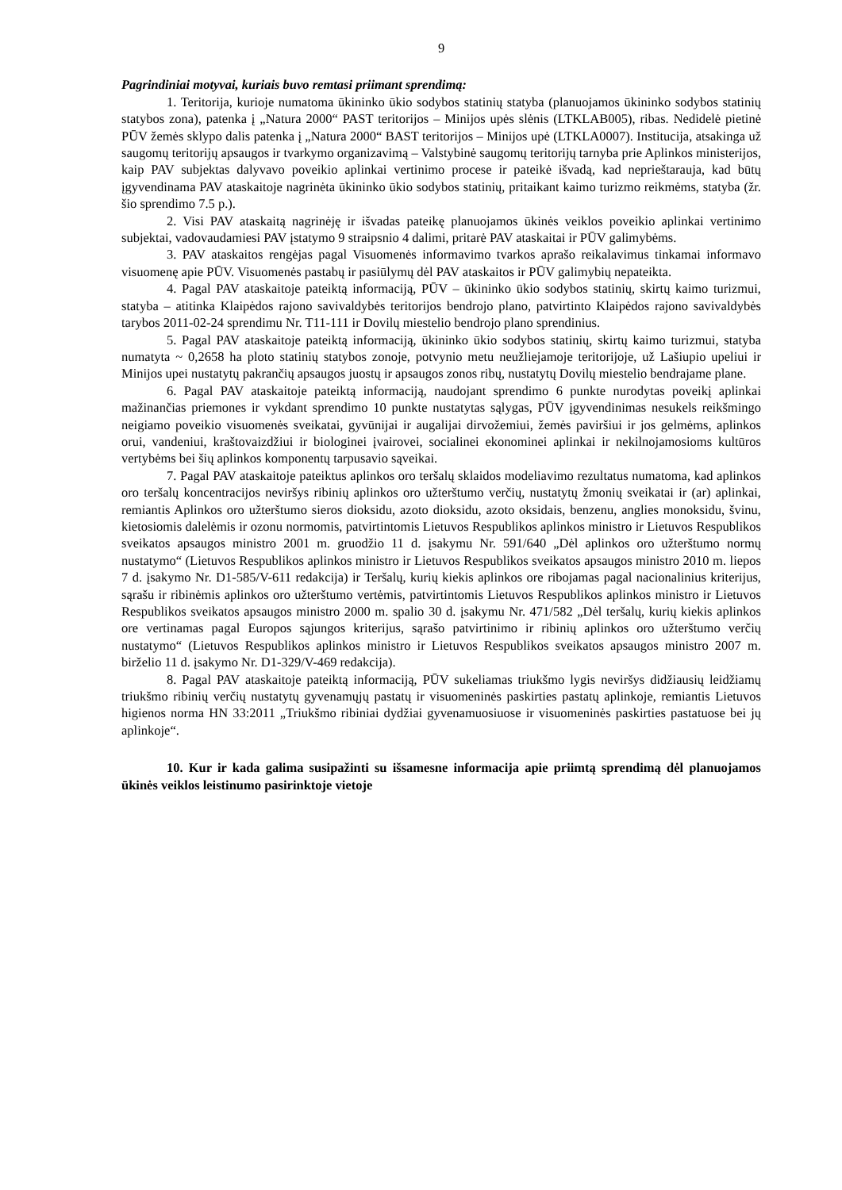9
Pagrindiniai motyvai, kuriais buvo remtasi priimant sprendimą:
1. Teritorija, kurioje numatoma ūkininko ūkio sodybos statinių statyba (planuojamos ūkininko sodybos statinių statybos zona), patenka į „Natura 2000“ PAST teritorijos – Minijos upės slėnis (LTKLAB005), ribas. Nedidelė pietinė PŪV žemės sklypo dalis patenka į „Natura 2000“ BAST teritorijos – Minijos upė (LTKLA0007). Institucija, atsakinga už saugomų teritorijų apsaugos ir tvarkymo organizavimą – Valstybinė saugomų teritorijų tarnyba prie Aplinkos ministerijos, kaip PAV subjektas dalyvavo poveikio aplinkai vertinimo procese ir pateikė išvadą, kad neprieštarauja, kad būtų įgyvendinama PAV ataskaitoje nagrinėta ūkininko ūkio sodybos statinių, pritaikant kaimo turizmo reikmėms, statyba (žr. šio sprendimo 7.5 p.).
2. Visi PAV ataskaitą nagrinėję ir išvadas pateikę planuojamos ūkinės veiklos poveikio aplinkai vertinimo subjektai, vadovaudamiesi PAV įstatymo 9 straipsnio 4 dalimi, pritarė PAV ataskaitai ir PŪV galimybėms.
3. PAV ataskaitos rengėjas pagal Visuomenės informavimo tvarkos aprašo reikalavimus tinkamai informavo visuomenę apie PŪV. Visuomenės pastabų ir pasiūlymų dėl PAV ataskaitos ir PŪV galimybių nepateikta.
4. Pagal PAV ataskaitoje pateiktą informaciją, PŪV – ūkininko ūkio sodybos statinių, skirtų kaimo turizmui, statyba – atitinka Klaipėdos rajono savivaldybės teritorijos bendrojo plano, patvirtinto Klaipėdos rajono savivaldybės tarybos 2011-02-24 sprendimu Nr. T11-111 ir Dovilų miestelio bendrojo plano sprendinius.
5. Pagal PAV ataskaitoje pateiktą informaciją, ūkininko ūkio sodybos statinių, skirtų kaimo turizmui, statyba numatyta ~ 0,2658 ha ploto statinių statybos zonoje, potvynio metu neužliejamoje teritorijoje, už Lašiupio upeliui ir Minijos upei nustatytų pakrančių apsaugos juostų ir apsaugos zonos ribų, nustatytų Dovilų miestelio bendrajame plane.
6. Pagal PAV ataskaitoje pateiktą informaciją, naudojant sprendimo 6 punkte nurodytas poveikį aplinkai mažinančias priemones ir vykdant sprendimo 10 punkte nustatytas sąlygas, PŪV įgyvendinimas nesukels reikšmingo neigiamo poveikio visuomenės sveikatai, gyvūnijai ir augalijai dirvožemiui, žemės paviršiui ir jos gelmėms, aplinkos orui, vandeniui, kraštovaizdžiui ir biologinei įvairovei, socialinei ekonominei aplinkai ir nekilnojamosioms kultūros vertybėms bei šių aplinkos komponentų tarpusavio sąveikai.
7. Pagal PAV ataskaitoje pateiktus aplinkos oro teršalų sklaidos modeliavimo rezultatus numatoma, kad aplinkos oro teršalų koncentracijos neviršys ribinių aplinkos oro užterštumo verčių, nustatytų žmonių sveikatai ir (ar) aplinkai, remiantis Aplinkos oro užterštumo sieros dioksidu, azoto dioksidu, azoto oksidais, benzenu, anglies monoksidu, švinu, kietosiomis dalelėmis ir ozonu normomis, patvirtintomis Lietuvos Respublikos aplinkos ministro ir Lietuvos Respublikos sveikatos apsaugos ministro 2001 m. gruodžio 11 d. įsakymu Nr. 591/640 „Dėl aplinkos oro užterštumo normų nustatymo“ (Lietuvos Respublikos aplinkos ministro ir Lietuvos Respublikos sveikatos apsaugos ministro 2010 m. liepos 7 d. įsakymo Nr. D1-585/V-611 redakcija) ir Teršalų, kurių kiekis aplinkos ore ribojamas pagal nacionalinius kriterijus, sąrašu ir ribinėmis aplinkos oro užterštumo vertėmis, patvirtintomis Lietuvos Respublikos aplinkos ministro ir Lietuvos Respublikos sveikatos apsaugos ministro 2000 m. spalio 30 d. įsakymu Nr. 471/582 „Dėl teršalų, kurių kiekis aplinkos ore vertinamas pagal Europos sąjungos kriterijus, sąrašo patvirtinimo ir ribinių aplinkos oro užterštumo verčių nustatymo“ (Lietuvos Respublikos aplinkos ministro ir Lietuvos Respublikos sveikatos apsaugos ministro 2007 m. birželio 11 d. įsakymo Nr. D1-329/V-469 redakcija).
8. Pagal PAV ataskaitoje pateiktą informaciją, PŪV sukeliamas triukšmo lygis neviršys didžiausių leidžiamų triukšmo ribinių verčių nustatytų gyvenamųjų pastatų ir visuomeninės paskirties pastatų aplinkoje, remiantis Lietuvos higienos norma HN 33:2011 „Triukšmo ribiniai dydžiai gyvenamuosiuose ir visuomeninės paskirties pastatuose bei jų aplinkoje“.
10. Kur ir kada galima susipažinti su išsamesne informacija apie priimtą sprendimą dėl planuojamos ūkinės veiklos leistinumo pasirinktoje vietoje